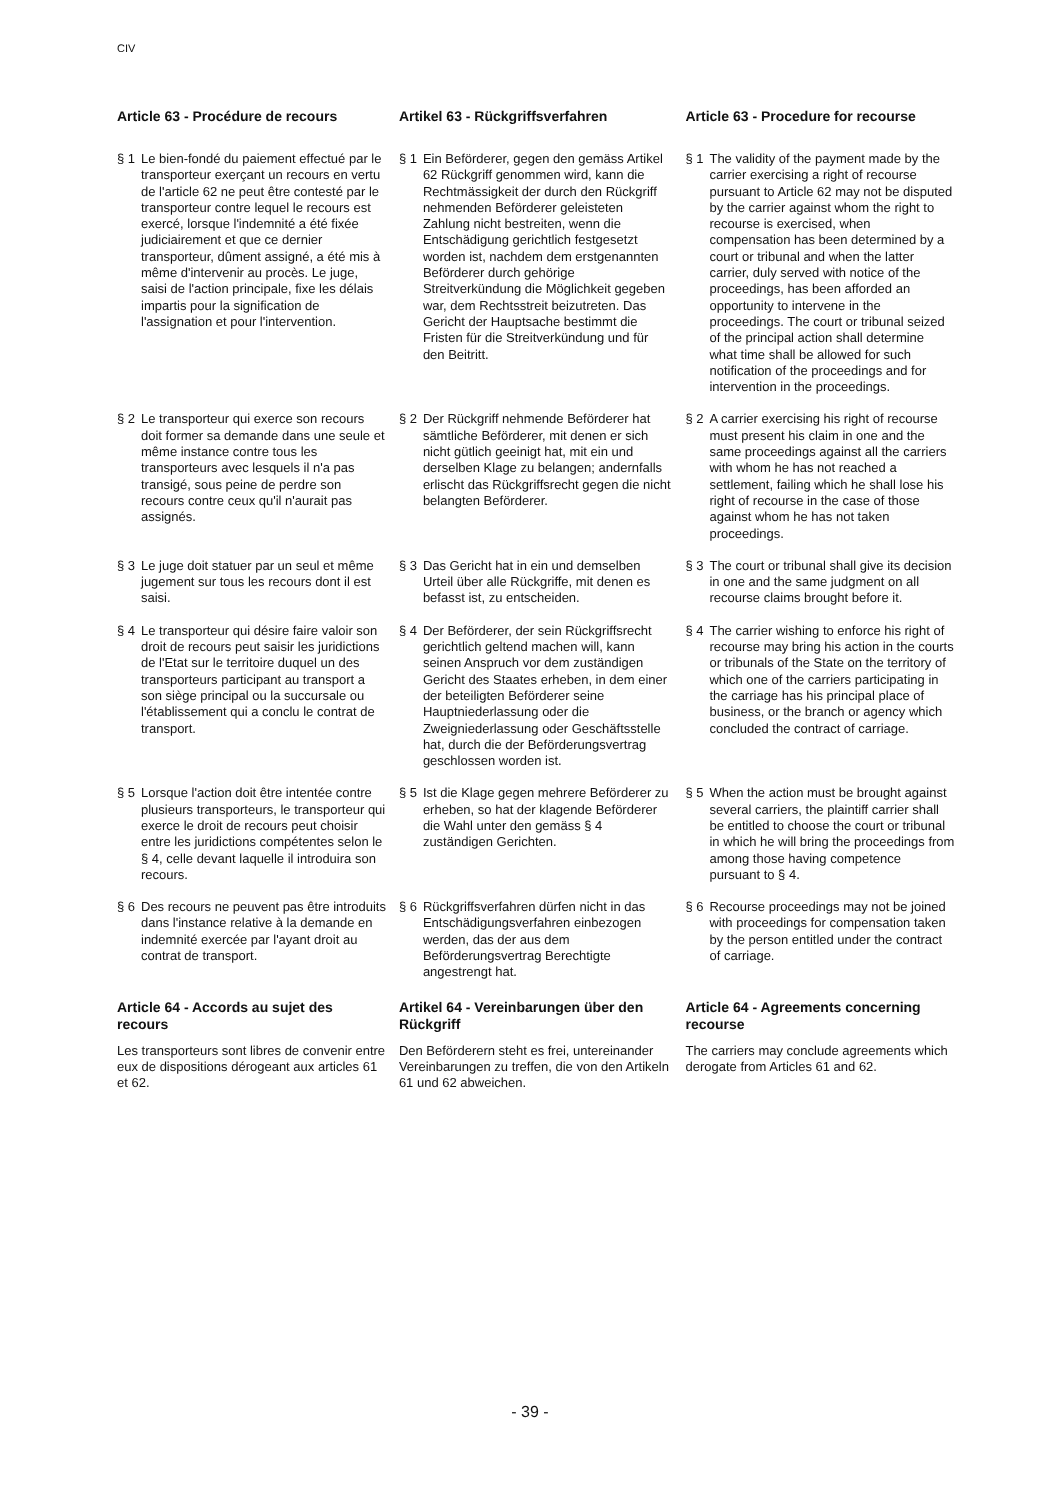CIV
| Article 63 - Procédure de recours | Artikel 63 - Rückgriffsverfahren | Article 63 - Procedure for recourse |
| § 1 Le bien-fondé du paiement effectué par le transporteur exerçant un recours en vertu de l'article 62 ne peut être contesté par le transporteur contre lequel le recours est exercé, lorsque l'indemnité a été fixée judiciairement et que ce dernier transporteur, dûment assigné, a été mis à même d'intervenir au procès. Le juge, saisi de l'action principale, fixe les délais impartis pour la signification de l'assignation et pour l'intervention. | § 1 Ein Beförderer, gegen den gemäss Artikel 62 Rückgriff genommen wird, kann die Rechtmässigkeit der durch den Rückgriff nehmenden Beförderer geleisteten Zahlung nicht bestreiten, wenn die Entschädigung gerichtlich festgesetzt worden ist, nachdem dem erstgenannten Beförderer durch gehörige Streitverkündung die Möglichkeit gegeben war, dem Rechtsstreit beizutreten. Das Gericht der Hauptsache bestimmt die Fristen für die Streitverkündung und für den Beitritt. | § 1 The validity of the payment made by the carrier exercising a right of recourse pursuant to Article 62 may not be disputed by the carrier against whom the right to recourse is exercised, when compensation has been determined by a court or tribunal and when the latter carrier, duly served with notice of the proceedings, has been afforded an opportunity to intervene in the proceedings. The court or tribunal seized of the principal action shall determine what time shall be allowed for such notification of the proceedings and for intervention in the proceedings. |
| § 2 Le transporteur qui exerce son recours doit former sa demande dans une seule et même instance contre tous les transporteurs avec lesquels il n'a pas transigé, sous peine de perdre son recours contre ceux qu'il n'aurait pas assignés. | § 2 Der Rückgriff nehmende Beförderer hat sämtliche Beförderer, mit denen er sich nicht gütlich geeinigt hat, mit ein und derselben Klage zu belangen; andernfalls erlischt das Rückgriffsrecht gegen die nicht belangten Beförderer. | § 2 A carrier exercising his right of recourse must present his claim in one and the same proceedings against all the carriers with whom he has not reached a settlement, failing which he shall lose his right of recourse in the case of those against whom he has not taken proceedings. |
| § 3 Le juge doit statuer par un seul et même jugement sur tous les recours dont il est saisi. | § 3 Das Gericht hat in ein und demselben Urteil über alle Rückgriffe, mit denen es befasst ist, zu entscheiden. | § 3 The court or tribunal shall give its decision in one and the same judgment on all recourse claims brought before it. |
| § 4 Le transporteur qui désire faire valoir son droit de recours peut saisir les juridictions de l'Etat sur le territoire duquel un des transporteurs participant au transport a son siège principal ou la succursale ou l'établissement qui a conclu le contrat de transport. | § 4 Der Beförderer, der sein Rückgriffsrecht gerichtlich geltend machen will, kann seinen Anspruch vor dem zuständigen Gericht des Staates erheben, in dem einer der beteiligten Beförderer seine Hauptniederlassung oder die Zweigniederlassung oder Geschäftsstelle hat, durch die der Beförderungsvertrag geschlossen worden ist. | § 4 The carrier wishing to enforce his right of recourse may bring his action in the courts or tribunals of the State on the territory of which one of the carriers participating in the carriage has his principal place of business, or the branch or agency which concluded the contract of carriage. |
| § 5 Lorsque l'action doit être intentée contre plusieurs transporteurs, le transporteur qui exerce le droit de recours peut choisir entre les juridictions compétentes selon le § 4, celle devant laquelle il introduira son recours. | § 5 Ist die Klage gegen mehrere Beförderer zu erheben, so hat der klagende Beförderer die Wahl unter den gemäss § 4 zuständigen Gerichten. | § 5 When the action must be brought against several carriers, the plaintiff carrier shall be entitled to choose the court or tribunal in which he will bring the proceedings from among those having competence pursuant to § 4. |
| § 6 Des recours ne peuvent pas être introduits dans l'instance relative à la demande en indemnité exercée par l'ayant droit au contrat de transport. | § 6 Rückgriffsverfahren dürfen nicht in das Entschädigungsverfahren einbezogen werden, das der aus dem Beförderungsvertrag Berechtigte angestrengt hat. | § 6 Recourse proceedings may not be joined with proceedings for compensation taken by the person entitled under the contract of carriage. |
| Article 64 - Accords au sujet des recours Les transporteurs sont libres de convenir entre eux de dispositions dérogeant aux articles 61 et 62. | Artikel 64 - Vereinbarungen über den Rückgriff Den Beförderern steht es frei, untereinander Vereinbarungen zu treffen, die von den Artikeln 61 und 62 abweichen. | Article 64 - Agreements concerning recourse The carriers may conclude agreements which derogate from Articles 61 and 62. |
- 39 -